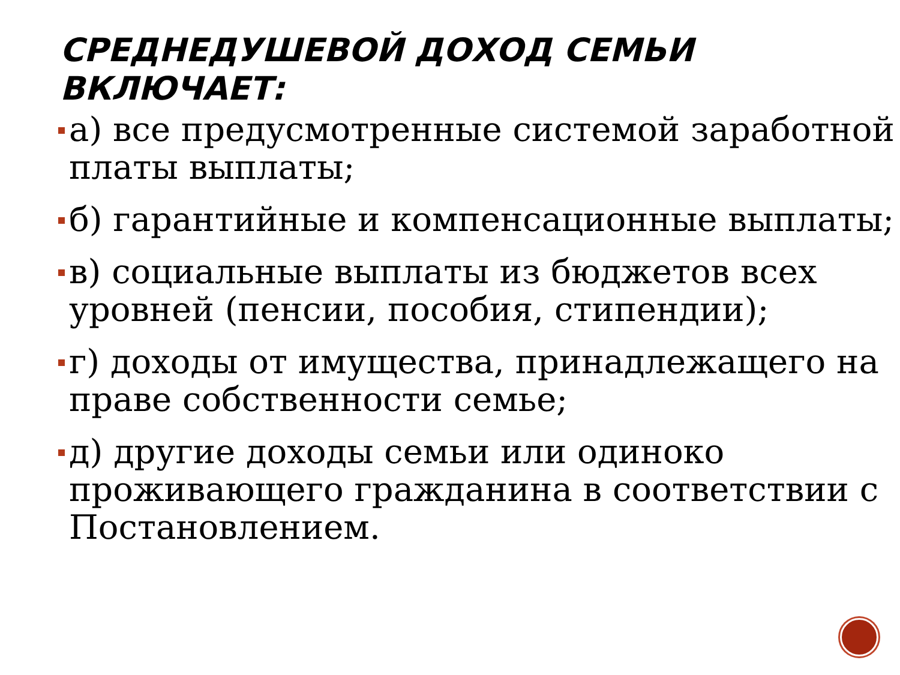СРЕДНЕДУШЕВОЙ ДОХОД СЕМЬИ ВКЛЮЧАЕТ:
а) все предусмотренные системой заработной платы выплаты;
б) гарантийные и компенсационные выплаты;
в) социальные выплаты из бюджетов всех уровней (пенсии, пособия, стипендии);
г) доходы от имущества, принадлежащего на праве собственности семье;
д) другие доходы семьи или одиноко проживающего гражданина в соответствии с Постановлением.